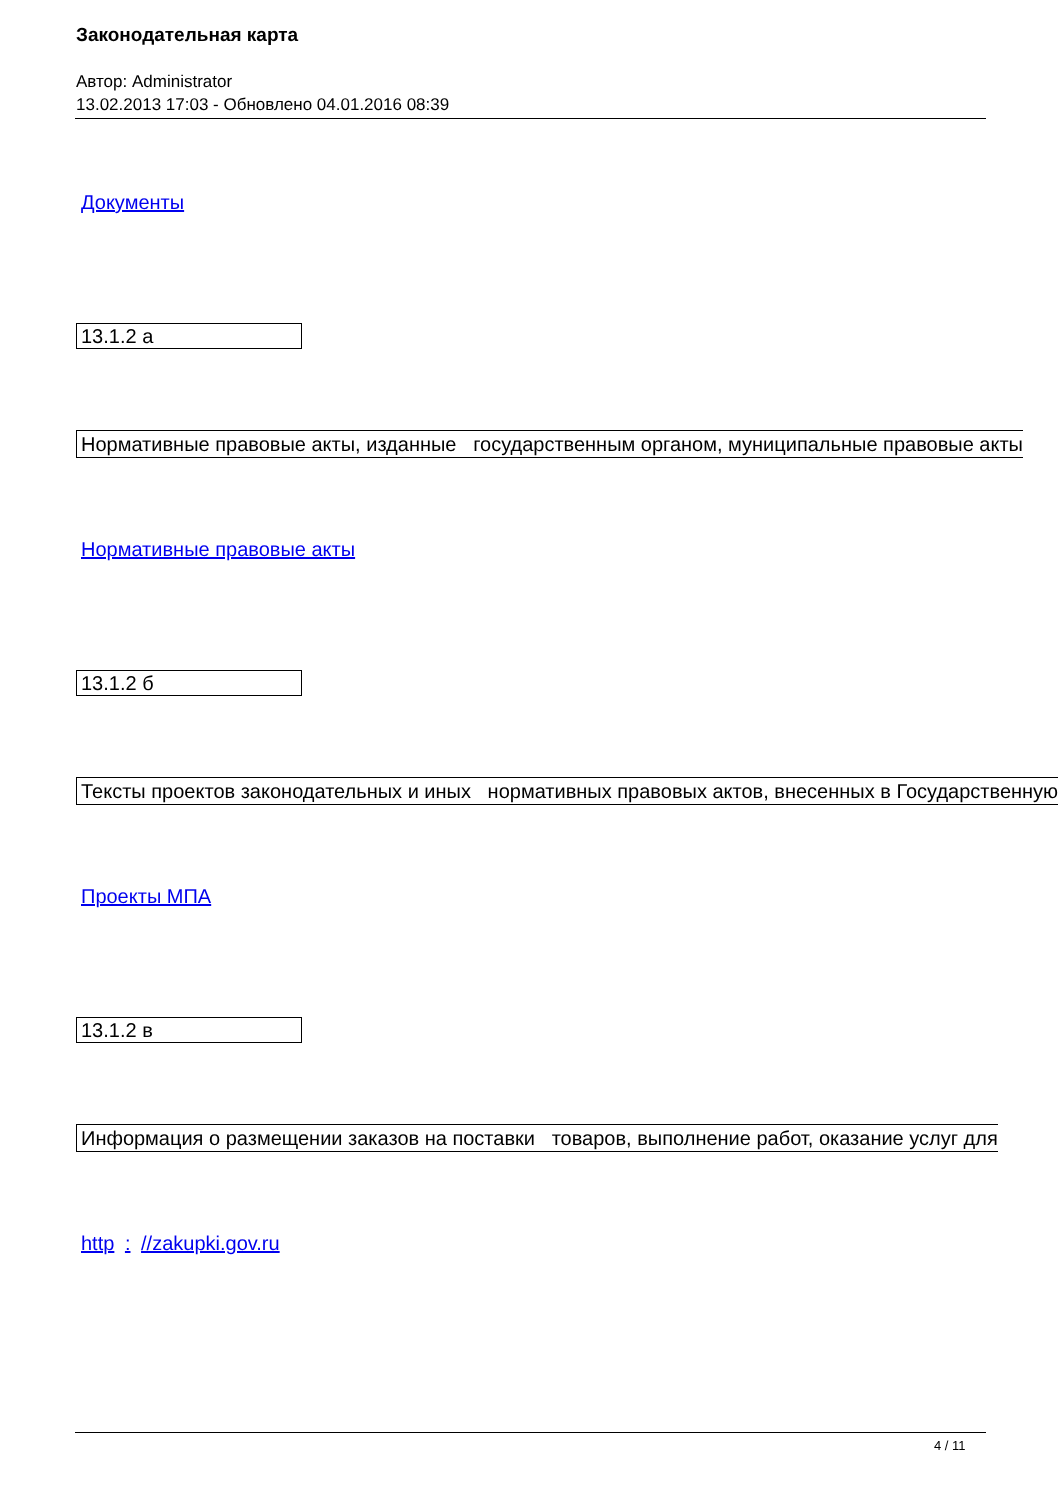Законодательная карта
Автор: Administrator
13.02.2013 17:03 - Обновлено 04.01.2016 08:39
Документы
13.1.2 а
Нормативные правовые акты, изданные государственным органом, муниципальные правовые акты
Нормативные правовые акты
13.1.2 б
Тексты проектов законодательных и иных нормативных правовых актов, внесенных в Государственную
Проекты МПА
13.1.2 в
Информация о размещении заказов на поставки товаров, выполнение работ, оказание услуг для
http : //zakupki.gov.ru
4 / 11